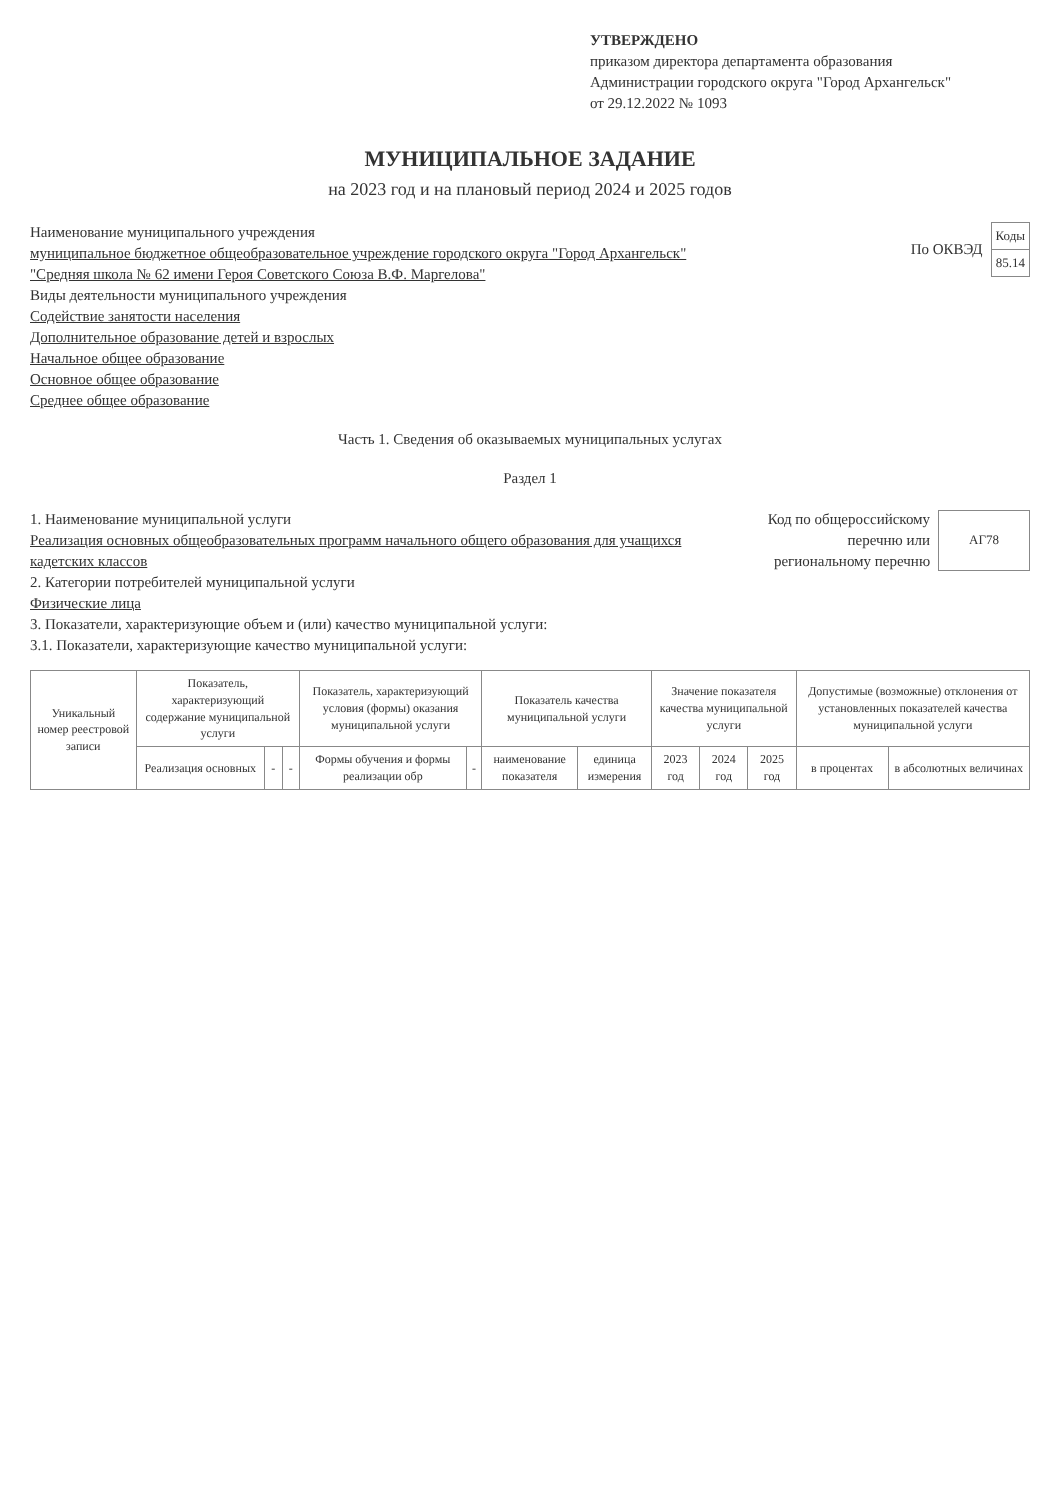УТВЕРЖДЕНО
приказом директора департамента образования
Администрации городского округа "Город Архангельск"
от 29.12.2022 № 1093
МУНИЦИПАЛЬНОЕ ЗАДАНИЕ
на 2023 год и на плановый период 2024 и 2025 годов
Наименование муниципального учреждения
муниципальное бюджетное общеобразовательное учреждение городского округа "Город Архангельск" "Средняя школа № 62 имени Героя Советского Союза В.Ф. Маргелова"
Виды деятельности муниципального учреждения
Содействие занятости населения
Дополнительное образование детей и взрослых
Начальное общее образование
Основное общее образование
Среднее общее образование
По ОКВЭД
| Коды |
| 85.14 |
Часть 1. Сведения об оказываемых муниципальных услугах
Раздел 1
1. Наименование муниципальной услуги
Реализация основных общеобразовательных программ начального общего образования для учащихся кадетских классов
2. Категории потребителей муниципальной услуги
Физические лица
3. Показатели, характеризующие объем и (или) качество муниципальной услуги:
3.1. Показатели, характеризующие качество муниципальной услуги:
Код по общероссийскому
перечню или
региональному перечню
| АГ78 |
| Уникальный номер реестровой записи | Показатель, характеризующий содержание муниципальной услуги | | | Показатель, характеризующий условия (формы) оказания муниципальной услуги | | Показатель качества муниципальной услуги | | Значение показателя качества муниципальной услуги | | | Допустимые (возможные) отклонения от установленных показателей качества муниципальной услуги | |
| --- | --- | --- | --- | --- | --- | --- | --- | --- | --- | --- | --- | --- |
| | Реализация основных | - | - | Формы обучения и формы реализации обр | - | наименование показателя | единица измерения | 2023 год | 2024 год | 2025 год | в процентах | в абсолютных величинах |